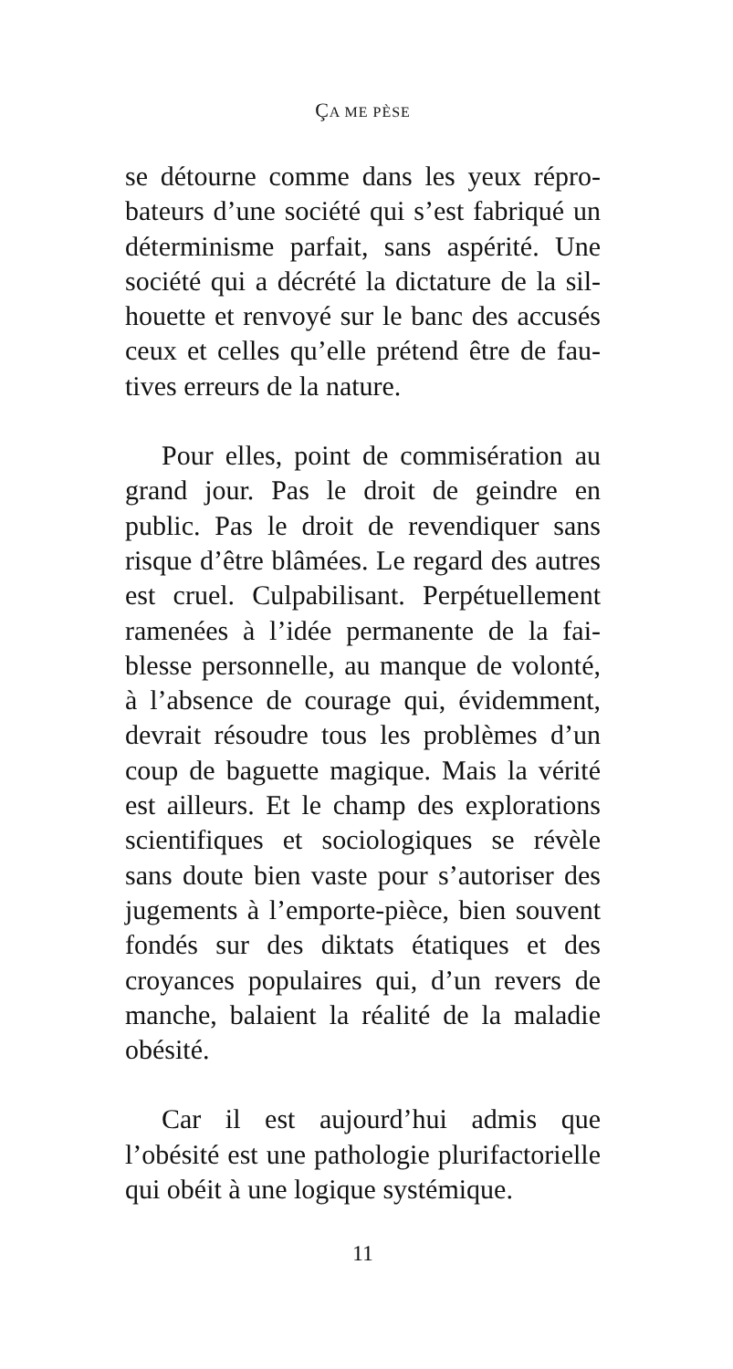ÇA ME PÈSE
se détourne comme dans les yeux répro­bateurs d’une société qui s’est fabriqué un déterminisme parfait, sans aspérité. Une société qui a décrété la dictature de la sil­houette et renvoyé sur le banc des accusés ceux et celles qu’elle prétend être de fau­tives erreurs de la nature.
Pour elles, point de commisération au grand jour. Pas le droit de geindre en public. Pas le droit de revendiquer sans risque d’être blâmées. Le regard des autres est cruel. Culpabilisant. Perpétuellement ramenées à l’idée permanente de la fai­blesse personnelle, au manque de volonté, à l’absence de courage qui, évidemment, devrait résoudre tous les problèmes d’un coup de baguette magique. Mais la vérité est ailleurs. Et le champ des explorations scientifiques et sociologiques se révèle sans doute bien vaste pour s’autoriser des jugements à l’emporte-pièce, bien sou­vent fondés sur des diktats étatiques et des croyances populaires qui, d’un revers de manche, balaient la réalité de la mala­die obésité.
Car il est aujourd’hui admis que l’obésité est une pathologie plurifacto­rielle qui obéit à une logique systémique.
11